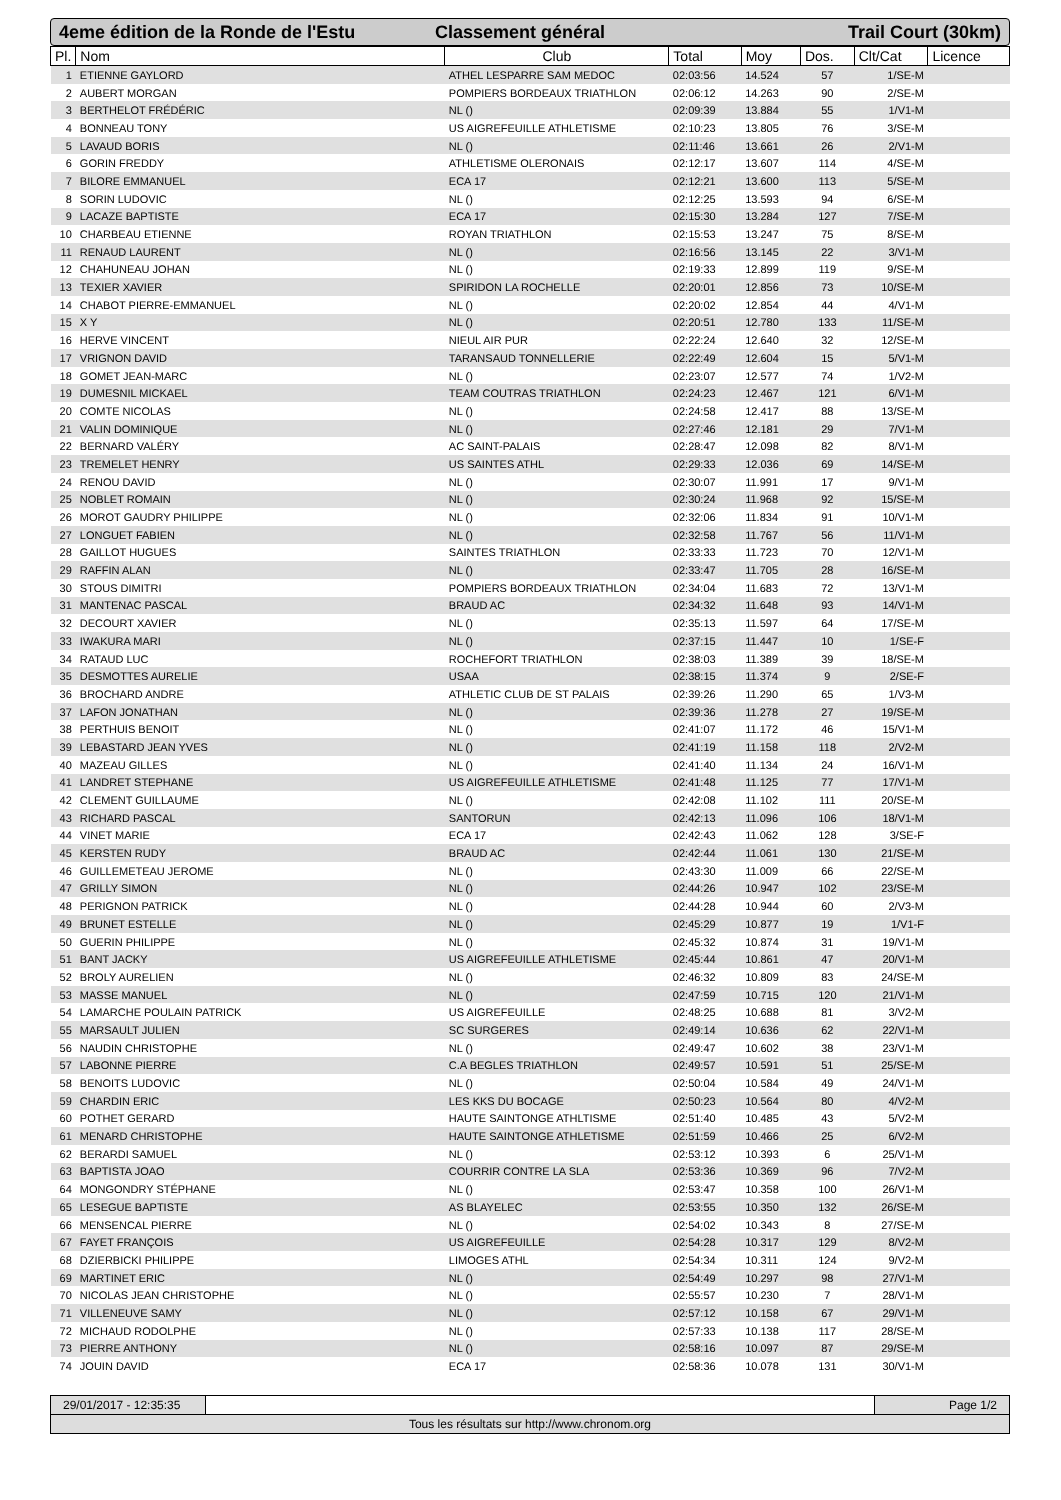4eme édition de la Ronde de l'Estu
Classement général Trail Court (30km)
| Pl. | Nom | Club | Total | Moy | Dos. | Clt/Cat | Licence |
| --- | --- | --- | --- | --- | --- | --- | --- |
| 1 | ETIENNE GAYLORD | ATHEL LESPARRE SAM MEDOC | 02:03:56 | 14.524 | 57 | 1/SE-M | |
| 2 | AUBERT MORGAN | POMPIERS BORDEAUX TRIATHLON | 02:06:12 | 14.263 | 90 | 2/SE-M | |
| 3 | BERTHELOT FRÉDÉRIC | NL () | 02:09:39 | 13.884 | 55 | 1/V1-M | |
| 4 | BONNEAU TONY | US AIGREFEUILLE ATHLETISME | 02:10:23 | 13.805 | 76 | 3/SE-M | |
| 5 | LAVAUD BORIS | NL () | 02:11:46 | 13.661 | 26 | 2/V1-M | |
| 6 | GORIN FREDDY | ATHLETISME OLERONAIS | 02:12:17 | 13.607 | 114 | 4/SE-M | |
| 7 | BILORE EMMANUEL | ECA 17 | 02:12:21 | 13.600 | 113 | 5/SE-M | |
| 8 | SORIN LUDOVIC | NL () | 02:12:25 | 13.593 | 94 | 6/SE-M | |
| 9 | LACAZE BAPTISTE | ECA 17 | 02:15:30 | 13.284 | 127 | 7/SE-M | |
| 10 | CHARBEAU ETIENNE | ROYAN TRIATHLON | 02:15:53 | 13.247 | 75 | 8/SE-M | |
| 11 | RENAUD LAURENT | NL () | 02:16:56 | 13.145 | 22 | 3/V1-M | |
| 12 | CHAHUNEAU JOHAN | NL () | 02:19:33 | 12.899 | 119 | 9/SE-M | |
| 13 | TEXIER XAVIER | SPIRIDON LA ROCHELLE | 02:20:01 | 12.856 | 73 | 10/SE-M | |
| 14 | CHABOT PIERRE-EMMANUEL | NL () | 02:20:02 | 12.854 | 44 | 4/V1-M | |
| 15 | X Y | NL () | 02:20:51 | 12.780 | 133 | 11/SE-M | |
| 16 | HERVE VINCENT | NIEUL AIR PUR | 02:22:24 | 12.640 | 32 | 12/SE-M | |
| 17 | VRIGNON DAVID | TARANSAUD TONNELLERIE | 02:22:49 | 12.604 | 15 | 5/V1-M | |
| 18 | GOMET JEAN-MARC | NL () | 02:23:07 | 12.577 | 74 | 1/V2-M | |
| 19 | DUMESNIL MICKAEL | TEAM COUTRAS TRIATHLON | 02:24:23 | 12.467 | 121 | 6/V1-M | |
| 20 | COMTE NICOLAS | NL () | 02:24:58 | 12.417 | 88 | 13/SE-M | |
| 21 | VALIN DOMINIQUE | NL () | 02:27:46 | 12.181 | 29 | 7/V1-M | |
| 22 | BERNARD VALÉRY | AC SAINT-PALAIS | 02:28:47 | 12.098 | 82 | 8/V1-M | |
| 23 | TREMELET HENRY | US SAINTES ATHL | 02:29:33 | 12.036 | 69 | 14/SE-M | |
| 24 | RENOU DAVID | NL () | 02:30:07 | 11.991 | 17 | 9/V1-M | |
| 25 | NOBLET ROMAIN | NL () | 02:30:24 | 11.968 | 92 | 15/SE-M | |
| 26 | MOROT GAUDRY PHILIPPE | NL () | 02:32:06 | 11.834 | 91 | 10/V1-M | |
| 27 | LONGUET FABIEN | NL () | 02:32:58 | 11.767 | 56 | 11/V1-M | |
| 28 | GAILLOT HUGUES | SAINTES TRIATHLON | 02:33:33 | 11.723 | 70 | 12/V1-M | |
| 29 | RAFFIN ALAN | NL () | 02:33:47 | 11.705 | 28 | 16/SE-M | |
| 30 | STOUS DIMITRI | POMPIERS BORDEAUX TRIATHLON | 02:34:04 | 11.683 | 72 | 13/V1-M | |
| 31 | MANTENAC PASCAL | BRAUD AC | 02:34:32 | 11.648 | 93 | 14/V1-M | |
| 32 | DECOURT XAVIER | NL () | 02:35:13 | 11.597 | 64 | 17/SE-M | |
| 33 | IWAKURA MARI | NL () | 02:37:15 | 11.447 | 10 | 1/SE-F | |
| 34 | RATAUD LUC | ROCHEFORT TRIATHLON | 02:38:03 | 11.389 | 39 | 18/SE-M | |
| 35 | DESMOTTES AURELIE | USAA | 02:38:15 | 11.374 | 9 | 2/SE-F | |
| 36 | BROCHARD ANDRE | ATHLETIC CLUB DE ST PALAIS | 02:39:26 | 11.290 | 65 | 1/V3-M | |
| 37 | LAFON JONATHAN | NL () | 02:39:36 | 11.278 | 27 | 19/SE-M | |
| 38 | PERTHUIS BENOIT | NL () | 02:41:07 | 11.172 | 46 | 15/V1-M | |
| 39 | LEBASTARD JEAN YVES | NL () | 02:41:19 | 11.158 | 118 | 2/V2-M | |
| 40 | MAZEAU GILLES | NL () | 02:41:40 | 11.134 | 24 | 16/V1-M | |
| 41 | LANDRET STEPHANE | US AIGREFEUILLE ATHLETISME | 02:41:48 | 11.125 | 77 | 17/V1-M | |
| 42 | CLEMENT GUILLAUME | NL () | 02:42:08 | 11.102 | 111 | 20/SE-M | |
| 43 | RICHARD PASCAL | SANTORUN | 02:42:13 | 11.096 | 106 | 18/V1-M | |
| 44 | VINET MARIE | ECA 17 | 02:42:43 | 11.062 | 128 | 3/SE-F | |
| 45 | KERSTEN RUDY | BRAUD AC | 02:42:44 | 11.061 | 130 | 21/SE-M | |
| 46 | GUILLEMETEAU JEROME | NL () | 02:43:30 | 11.009 | 66 | 22/SE-M | |
| 47 | GRILLY SIMON | NL () | 02:44:26 | 10.947 | 102 | 23/SE-M | |
| 48 | PERIGNON PATRICK | NL () | 02:44:28 | 10.944 | 60 | 2/V3-M | |
| 49 | BRUNET ESTELLE | NL () | 02:45:29 | 10.877 | 19 | 1/V1-F | |
| 50 | GUERIN PHILIPPE | NL () | 02:45:32 | 10.874 | 31 | 19/V1-M | |
| 51 | BANT JACKY | US AIGREFEUILLE ATHLETISME | 02:45:44 | 10.861 | 47 | 20/V1-M | |
| 52 | BROLY AURELIEN | NL () | 02:46:32 | 10.809 | 83 | 24/SE-M | |
| 53 | MASSE MANUEL | NL () | 02:47:59 | 10.715 | 120 | 21/V1-M | |
| 54 | LAMARCHE POULAIN PATRICK | US AIGREFEUILLE | 02:48:25 | 10.688 | 81 | 3/V2-M | |
| 55 | MARSAULT JULIEN | SC SURGERES | 02:49:14 | 10.636 | 62 | 22/V1-M | |
| 56 | NAUDIN CHRISTOPHE | NL () | 02:49:47 | 10.602 | 38 | 23/V1-M | |
| 57 | LABONNE PIERRE | C.A BEGLES TRIATHLON | 02:49:57 | 10.591 | 51 | 25/SE-M | |
| 58 | BENOITS LUDOVIC | NL () | 02:50:04 | 10.584 | 49 | 24/V1-M | |
| 59 | CHARDIN ERIC | LES KKS DU BOCAGE | 02:50:23 | 10.564 | 80 | 4/V2-M | |
| 60 | POTHET GERARD | HAUTE SAINTONGE ATHLTISME | 02:51:40 | 10.485 | 43 | 5/V2-M | |
| 61 | MENARD CHRISTOPHE | HAUTE SAINTONGE ATHLETISME | 02:51:59 | 10.466 | 25 | 6/V2-M | |
| 62 | BERARDI SAMUEL | NL () | 02:53:12 | 10.393 | 6 | 25/V1-M | |
| 63 | BAPTISTA JOAO | COURRIR CONTRE LA SLA | 02:53:36 | 10.369 | 96 | 7/V2-M | |
| 64 | MONGONDRY STÉPHANE | NL () | 02:53:47 | 10.358 | 100 | 26/V1-M | |
| 65 | LESEGUE BAPTISTE | AS BLAYELEC | 02:53:55 | 10.350 | 132 | 26/SE-M | |
| 66 | MENSENCAL PIERRE | NL () | 02:54:02 | 10.343 | 8 | 27/SE-M | |
| 67 | FAYET FRANÇOIS | US AIGREFEUILLE | 02:54:28 | 10.317 | 129 | 8/V2-M | |
| 68 | DZIERBICKI PHILIPPE | LIMOGES ATHL | 02:54:34 | 10.311 | 124 | 9/V2-M | |
| 69 | MARTINET ERIC | NL () | 02:54:49 | 10.297 | 98 | 27/V1-M | |
| 70 | NICOLAS JEAN CHRISTOPHE | NL () | 02:55:57 | 10.230 | 7 | 28/V1-M | |
| 71 | VILLENEUVE SAMY | NL () | 02:57:12 | 10.158 | 67 | 29/V1-M | |
| 72 | MICHAUD RODOLPHE | NL () | 02:57:33 | 10.138 | 117 | 28/SE-M | |
| 73 | PIERRE ANTHONY | NL () | 02:58:16 | 10.097 | 87 | 29/SE-M | |
| 74 | JOUIN DAVID | ECA 17 | 02:58:36 | 10.078 | 131 | 30/V1-M | |
29/01/2017 - 12:35:35
Page 1/2
Tous les résultats sur http://www.chronom.org